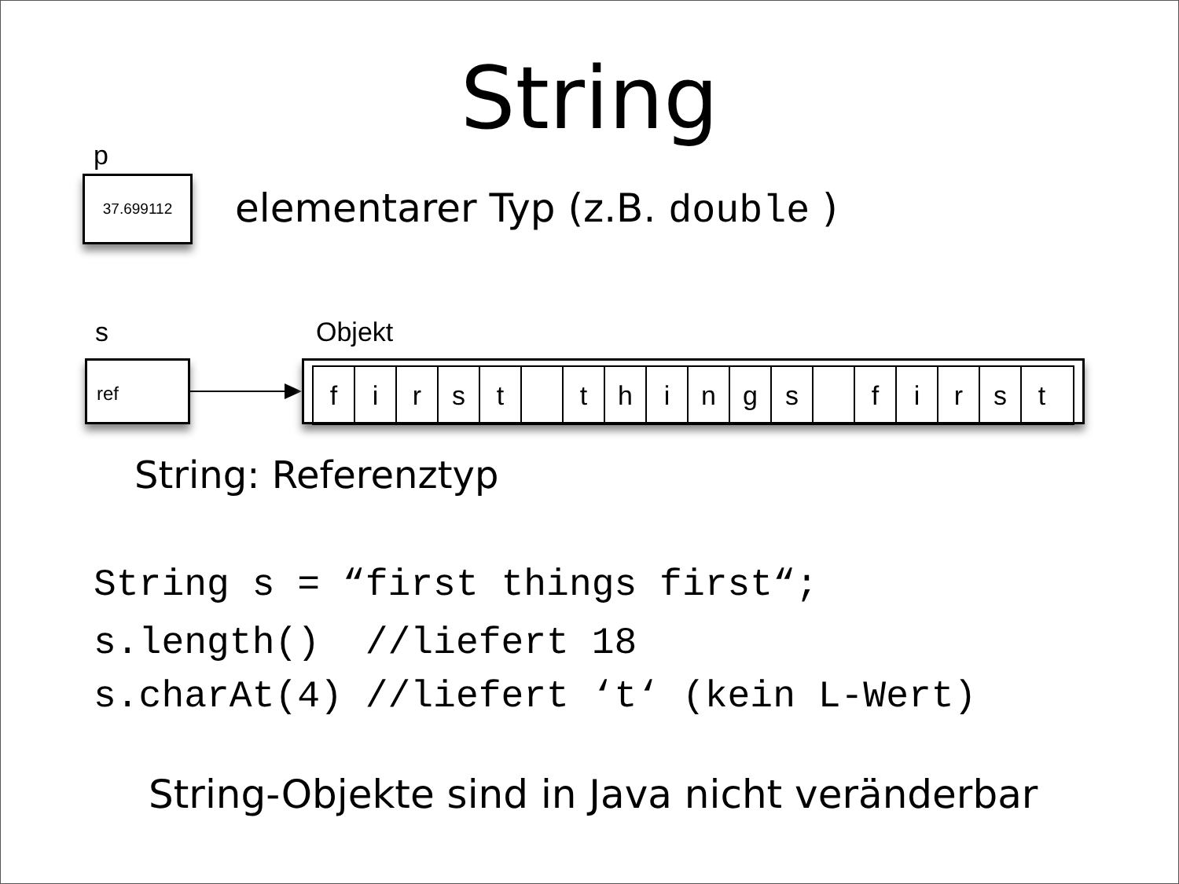String
p
37.699112
elementarer Typ (z.B. double )
s Objekt
ref
first things first
String: Referenztyp
String s = “first things first“;
s.length() //liefert 18
s.charAt(4) //liefert ‘t‘ (kein L-Wert)
String-Objekte sind in Java nicht veränderbar